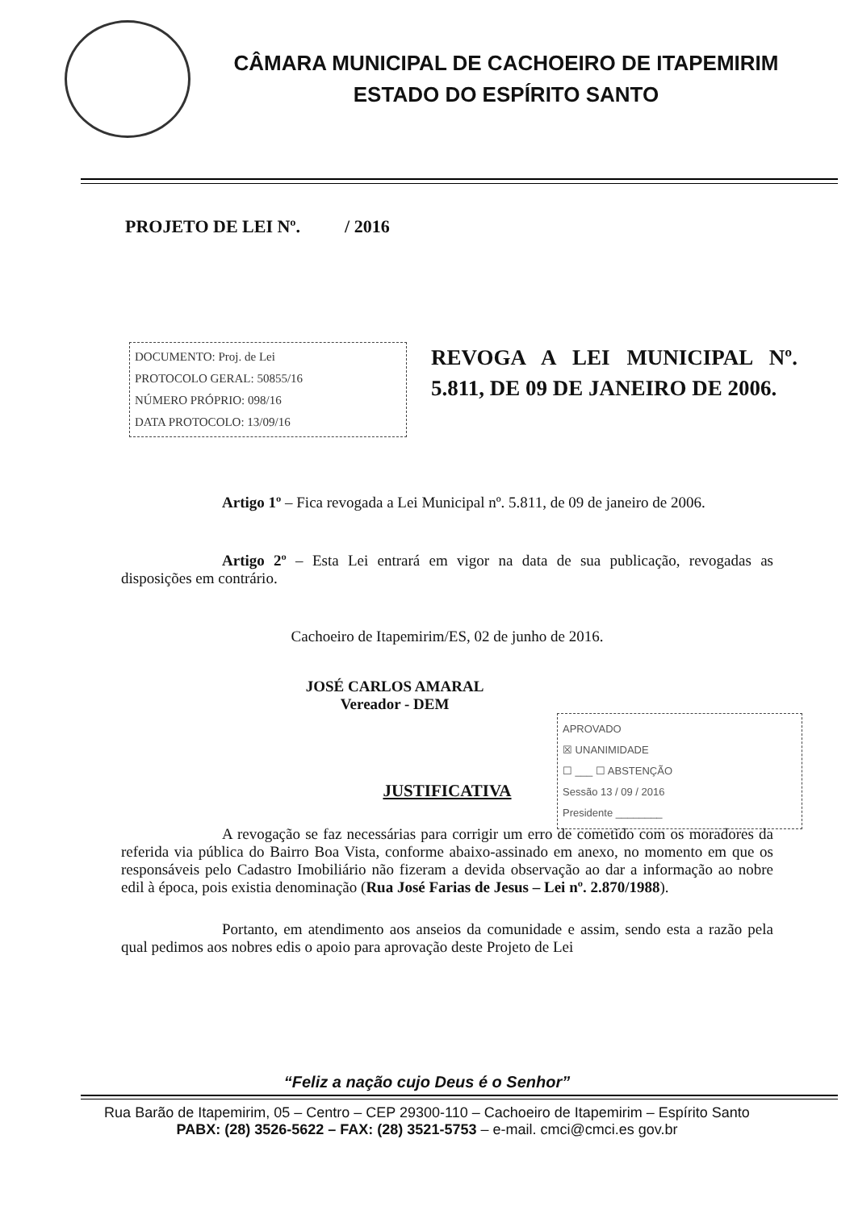CÂMARA MUNICIPAL DE CACHOEIRO DE ITAPEMIRIM
ESTADO DO ESPÍRITO SANTO
PROJETO DE LEI Nº. / 2016
DOCUMENTO: Proj. de Lei
PROTOCOLO GERAL: 50855/16
NÚMERO PRÓPRIO: 098/16
DATA PROTOCOLO: 13/09/16
REVOGA A LEI MUNICIPAL Nº. 5.811, DE 09 DE JANEIRO DE 2006.
Artigo 1º – Fica revogada a Lei Municipal nº. 5.811, de 09 de janeiro de 2006.
Artigo 2º – Esta Lei entrará em vigor na data de sua publicação, revogadas as disposições em contrário.
Cachoeiro de Itapemirim/ES, 02 de junho de 2016.
JOSÉ CARLOS AMARAL
Vereador - DEM
APROVADO
☒ UNANIMIDADE
☐ ___ ☐ ABSTENÇÃO
Sessão 13 / 09 / 2016
Presidente ________
JUSTIFICATIVA
A revogação se faz necessárias para corrigir um erro de cometido com os moradores da referida via pública do Bairro Boa Vista, conforme abaixo-assinado em anexo, no momento em que os responsáveis pelo Cadastro Imobiliário não fizeram a devida observação ao dar a informação ao nobre edil à época, pois existia denominação (Rua José Farias de Jesus – Lei nº. 2.870/1988).
Portanto, em atendimento aos anseios da comunidade e assim, sendo esta a razão pela qual pedimos aos nobres edis o apoio para aprovação deste Projeto de Lei
“Feliz a nação cujo Deus é o Senhor”
Rua Barão de Itapemirim, 05 – Centro – CEP 29300-110 – Cachoeiro de Itapemirim – Espírito Santo
PABX: (28) 3526-5622 – FAX: (28) 3521-5753 – e-mail. cmci@cmci.es gov.br